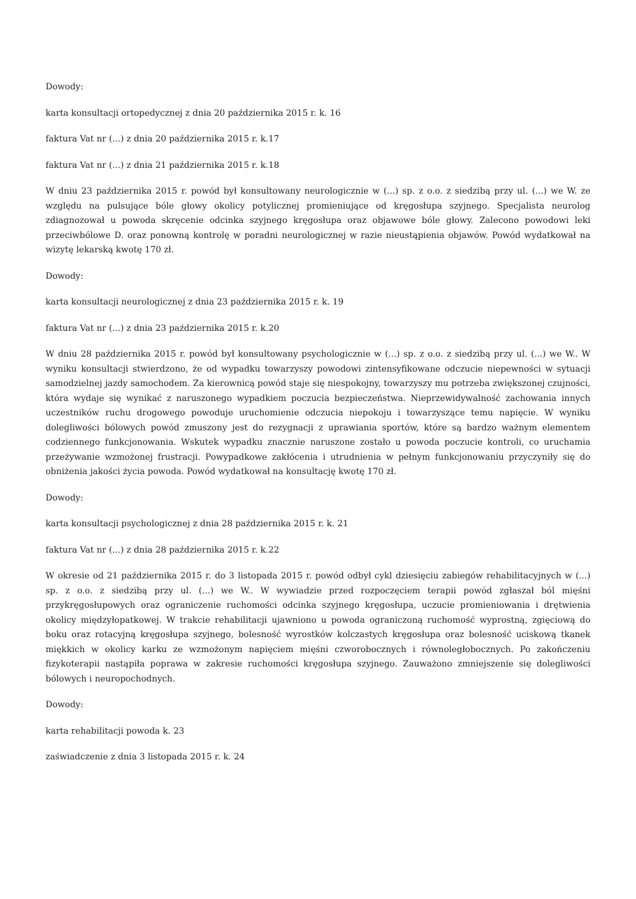Dowody:
karta konsultacji ortopedycznej z dnia 20 października 2015 r. k. 16
faktura Vat nr (...) z dnia 20 października 2015 r. k.17
faktura Vat nr (...) z dnia 21 października 2015 r. k.18
W dniu 23 października 2015 r. powód był konsultowany neurologicznie w (...) sp. z o.o. z siedzibą przy ul. (...) we W. ze względu na pulsujące bóle głowy okolicy potylicznej promieniujące od kręgosłupa szyjnego. Specjalista neurolog zdiagnozował u powoda skręcenie odcinka szyjnego kręgosłupa oraz objawowe bóle głowy. Zalecono powodowi leki przeciwbólowe D. oraz ponowną kontrolę w poradni neurologicznej w razie nieustąpienia objawów. Powód wydatkował na wizytę lekarską kwotę 170 zł.
Dowody:
karta konsultacji neurologicznej z dnia 23 października 2015 r. k. 19
faktura Vat nr (...) z dnia 23 października 2015 r. k.20
W dniu 28 października 2015 r. powód był konsultowany psychologicznie w (...) sp. z o.o. z siedzibą przy ul. (...) we W.. W wyniku konsultacji stwierdzono, że od wypadku towarzyszy powodowi zintensyfikowane odczucie niepewności w sytuacji samodzielnej jazdy samochodem. Za kierownicą powód staje się niespokojny, towarzyszy mu potrzeba zwiększonej czujności, która wydaje się wynikać z naruszonego wypadkiem poczucia bezpieczeństwa. Nieprzewidywalność zachowania innych uczestników ruchu drogowego powoduje uruchomienie odczucia niepokoju i towarzyszące temu napięcie. W wyniku dolegliwości bólowych powód zmuszony jest do rezygnacji z uprawiania sportów, które są bardzo ważnym elementem codziennego funkcjonowania. Wskutek wypadku znacznie naruszone zostało u powoda poczucie kontroli, co uruchamia przeżywanie wzmożonej frustracji. Powypadkowe zakłócenia i utrudnienia w pełnym funkcjonowaniu przyczyniły się do obniżenia jakości życia powoda. Powód wydatkował na konsultację kwotę 170 zł.
Dowody:
karta konsultacji psychologicznej z dnia 28 października 2015 r. k. 21
faktura Vat nr (...) z dnia 28 października 2015 r. k.22
W okresie od 21 października 2015 r. do 3 listopada 2015 r. powód odbył cykl dziesięciu zabiegów rehabilitacyjnych w (...) sp. z o.o. z siedzibą przy ul. (...) we W.. W wywiadzie przed rozpoczęciem terapii powód zgłaszał ból mięśni przykręgosłupowych oraz ograniczenie ruchomości odcinka szyjnego kręgosłupa, uczucie promieniowania i drętwienia okolicy międzyłopatkowej. W trakcie rehabilitacji ujawniono u powoda ograniczoną ruchomość wyprostną, zgięciową do boku oraz rotacyjną kręgosłupa szyjnego, bolesność wyrostków kolczastych kręgosłupa oraz bolesność uciskową tkanek miękkich w okolicy karku ze wzmożonym napięciem mięśni czworobocznych i równoległobocznych. Po zakończeniu fizykoterapii nastąpiła poprawa w zakresie ruchomości kręgosłupa szyjnego. Zauważono zmniejszenie się dolegliwości bólowych i neuropochodnych.
Dowody:
karta rehabilitacji powoda k. 23
zaświadczenie z dnia 3 listopada 2015 r. k. 24